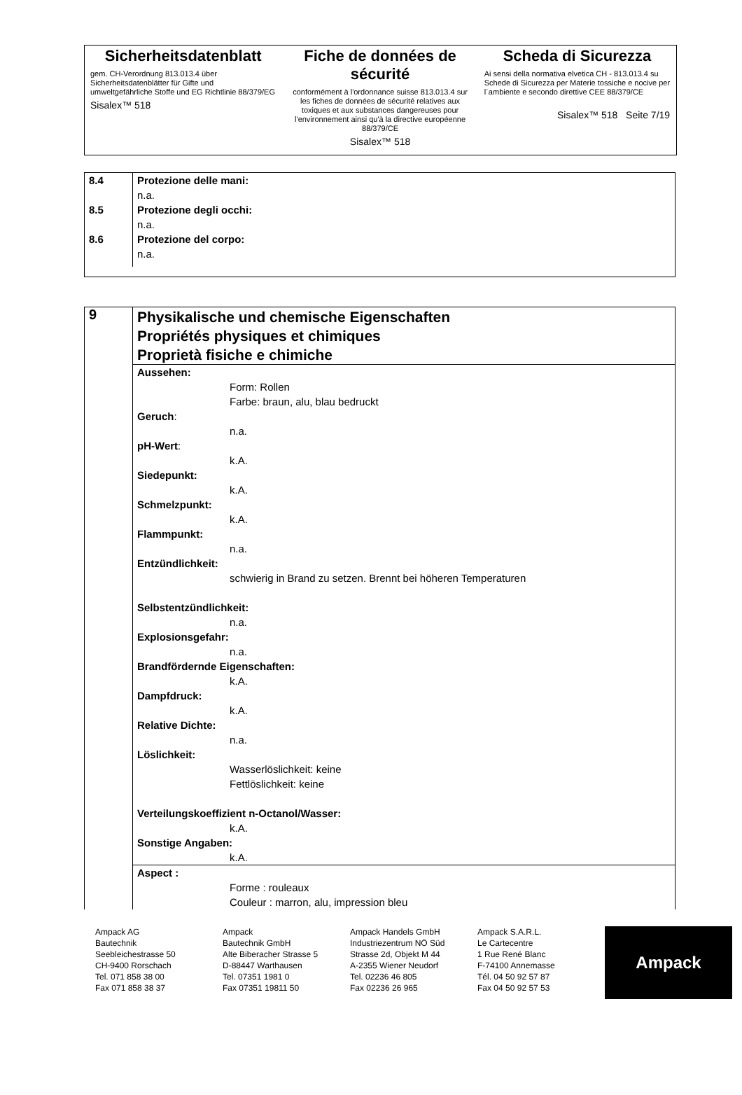Sicherheitsdatenblatt
gem. CH-Verordnung 813.013.4 über Sicherheitsdatenblätter für Gifte und umweltgefährliche Stoffe und EG Richtlinie 88/379/EG
Sisalex™ 518
Fiche de données de sécurité
conformément à l'ordonnance suisse 813.013.4 sur les fiches de données de sécurité relatives aux toxiques et aux substances dangereuses pour l'environnement ainsi qu'à la directive européenne 88/379/CE
Sisalex™ 518
Scheda di Sicurezza
Ai sensi della normativa elvetica CH - 813.013.4 su Schede di Sicurezza per Materie tossiche e nocive per l´ambiente e secondo direttive CEE 88/379/CE
Sisalex™ 518 Seite 7/19
| 8.4 | Protezione delle mani: n.a. |
| 8.5 | Protezione degli occhi: n.a. |
| 8.6 | Protezione del corpo: n.a. |
| 9 | Physikalische und chemische Eigenschaften Propriétés physiques et chimiques Proprietà fisiche e chimiche |
| | Aussehen: Form: Rollen Farbe: braun, alu, blau bedruckt Geruch : n.a. pH-Wert : k.A. Siedepunkt: k.A. Schmelzpunkt: k.A. Flammpunkt: n.a. Entzündlichkeit: schwierig in Brand zu setzen. Brennt bei höheren Temperaturen Selbstentzündlichkeit: n.a. Explosionsgefahr: n.a. Brandfördernde Eigenschaften: k.A. Dampfdruck: k.A. Relative Dichte: n.a. Löslichkeit: Wasserlöslichkeit: keine Fettlöslichkeit: keine Verteilungskoeffizient n-Octanol/Wasser: k.A. Sonstige Angaben: k.A. |
| | Aspect : Forme : rouleaux Couleur : marron, alu, impression bleu |
Ampack AG
Bautechnik
Seebleichestrasse 50
CH-9400 Rorschach
Tel. 071 858 38 00
Fax 071 858 38 37
Ampack
Bautechnik GmbH
Alte Biberacher Strasse 5
D-88447 Warthausen
Tel. 07351 1981 0
Fax 07351 19811 50
Ampack Handels GmbH
Industriezentrum NÖ Süd
Strasse 2d, Objekt M 44
A-2355 Wiener Neudorf
Tel. 02236 46 805
Fax 02236 26 965
Ampack S.A.R.L.
Le Cartecentre
1 Rue René Blanc
F-74100 Annemasse
Tél. 04 50 92 57 87
Fax 04 50 92 57 53
Ampack